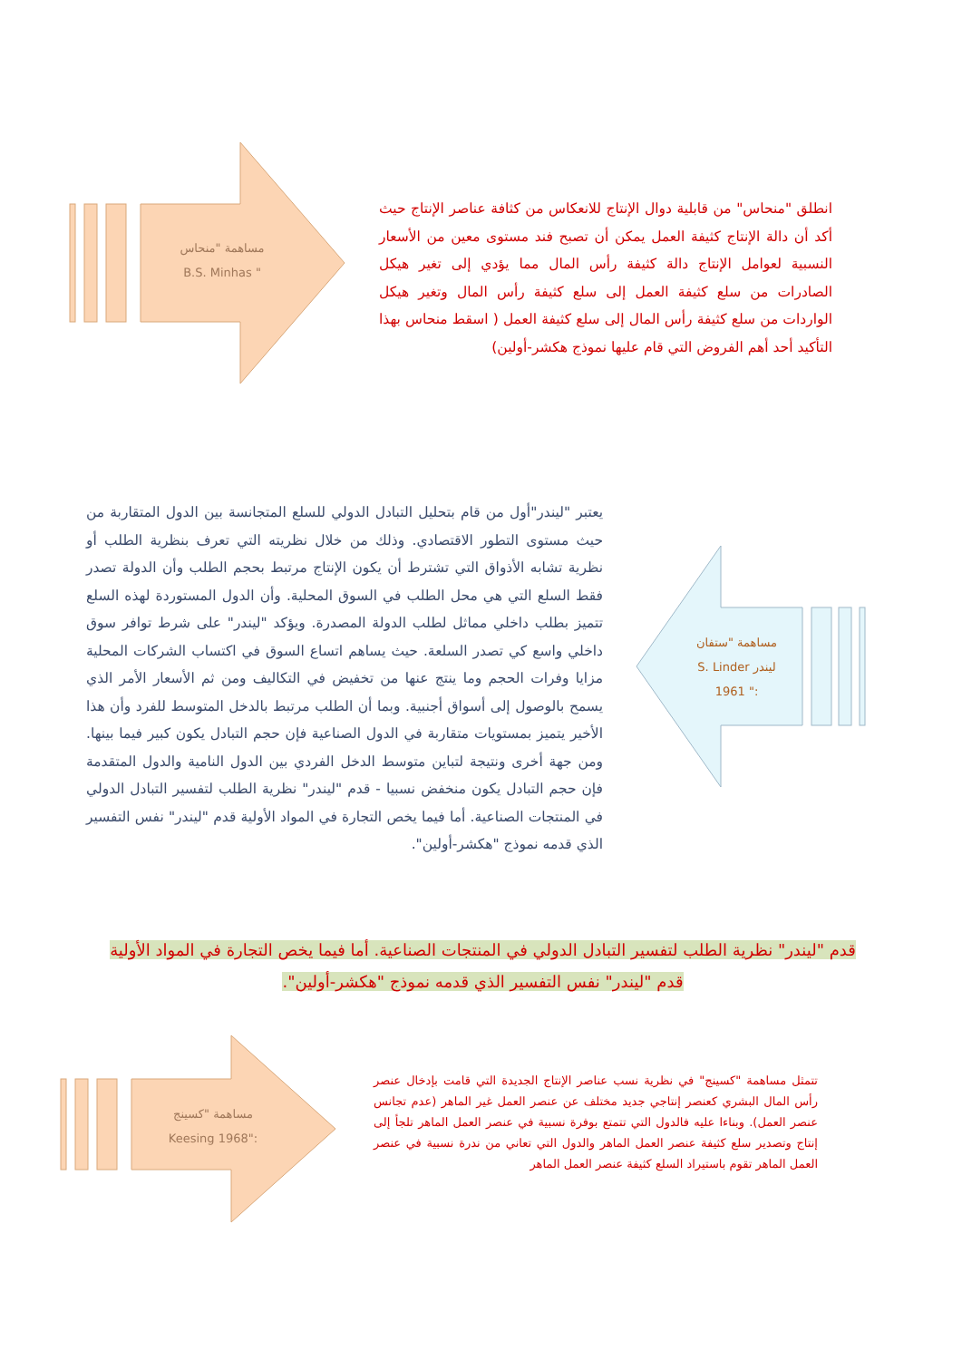مساهمة "منحاس
" B.S. Minhas
انطلق "منحاس" من قابلية دوال الإنتاج للانعكاس من كثافة عناصر الإنتاج حيث أكد أن دالة الإنتاج كثيفة العمل يمكن أن تصبح فند مستوى معين من الأسعار النسبية لعوامل الإنتاج دالة كثيفة رأس المال مما يؤدي إلى تغير هيكل الصادرات من سلع كثيفة العمل إلى سلع كثيفة رأس المال وتغير هيكل الواردات من سلع كثيفة رأس المال إلى سلع كثيفة العمل ( اسقط منحاس بهذا التأكيد أحد أهم الفروض التي قام عليها نموذج هكشر-أولين)
يعتبر "ليندر"أول من قام بتحليل التبادل الدولي للسلع المتجانسة بين الدول المتقاربة من حيث مستوى التطور الاقتصادي. وذلك من خلال نظريته التي تعرف بنظرية الطلب أو نظرية تشابه الأذواق التي تشترط أن يكون الإنتاج مرتبط بحجم الطلب وأن الدولة تصدر فقط السلع التي هي محل الطلب في السوق المحلية. وأن الدول المستوردة لهذه السلع تتميز بطلب داخلي مماثل لطلب الدولة المصدرة. ويؤكد "ليندر" على شرط توافر سوق داخلي واسع كي تصدر السلعة. حيث يساهم اتساع السوق في اكتساب الشركات المحلية مزايا وفرات الحجم وما ينتج عنها من تخفيض في التكاليف ومن ثم الأسعار الأمر الذي يسمح بالوصول إلى أسواق أجنبية. وبما أن الطلب مرتبط بالدخل المتوسط للفرد وأن هذا الأخير يتميز بمستويات متقاربة في الدول الصناعية فإن حجم التبادل يكون كبير فيما بينها. ومن جهة أخرى ونتيجة لتباين متوسط الدخل الفردي بين الدول النامية والدول المتقدمة فإن حجم التبادل يكون منخفض نسبيا - قدم "ليندر" نظرية الطلب لتفسير التبادل الدولي في المنتجات الصناعية. أما فيما يخص التجارة في المواد الأولية قدم "ليندر" نفس التفسير الذي قدمه نموذج "هكشر-أولين".
مساهمة "ستفان
ليندر S. Linder
:" 1961
قدم "ليندر" نظرية الطلب لتفسير التبادل الدولي في المنتجات الصناعية. أما فيما يخص التجارة في المواد الأولية قدم "ليندر" نفس التفسير الذي قدمه نموذج "هكشر-أولين".
مساهمة "كسينج
:"1968 Keesing
تتمثل مساهمة "كسينج" في نظرية نسب عناصر الإنتاج الجديدة التي قامت بإدخال عنصر رأس المال البشري كعنصر إنتاجي جديد مختلف عن عنصر العمل غير الماهر (عدم تجانس عنصر العمل). وبناءا عليه فالدول التي تتمتع بوفرة نسبية في عنصر العمل الماهر تلجأ إلى إنتاج وتصدير سلع كثيفة عنصر العمل الماهر والدول التي تعاني من ندرة نسبية في عنصر العمل الماهر تقوم باستيراد السلع كثيفة عنصر العمل الماهر